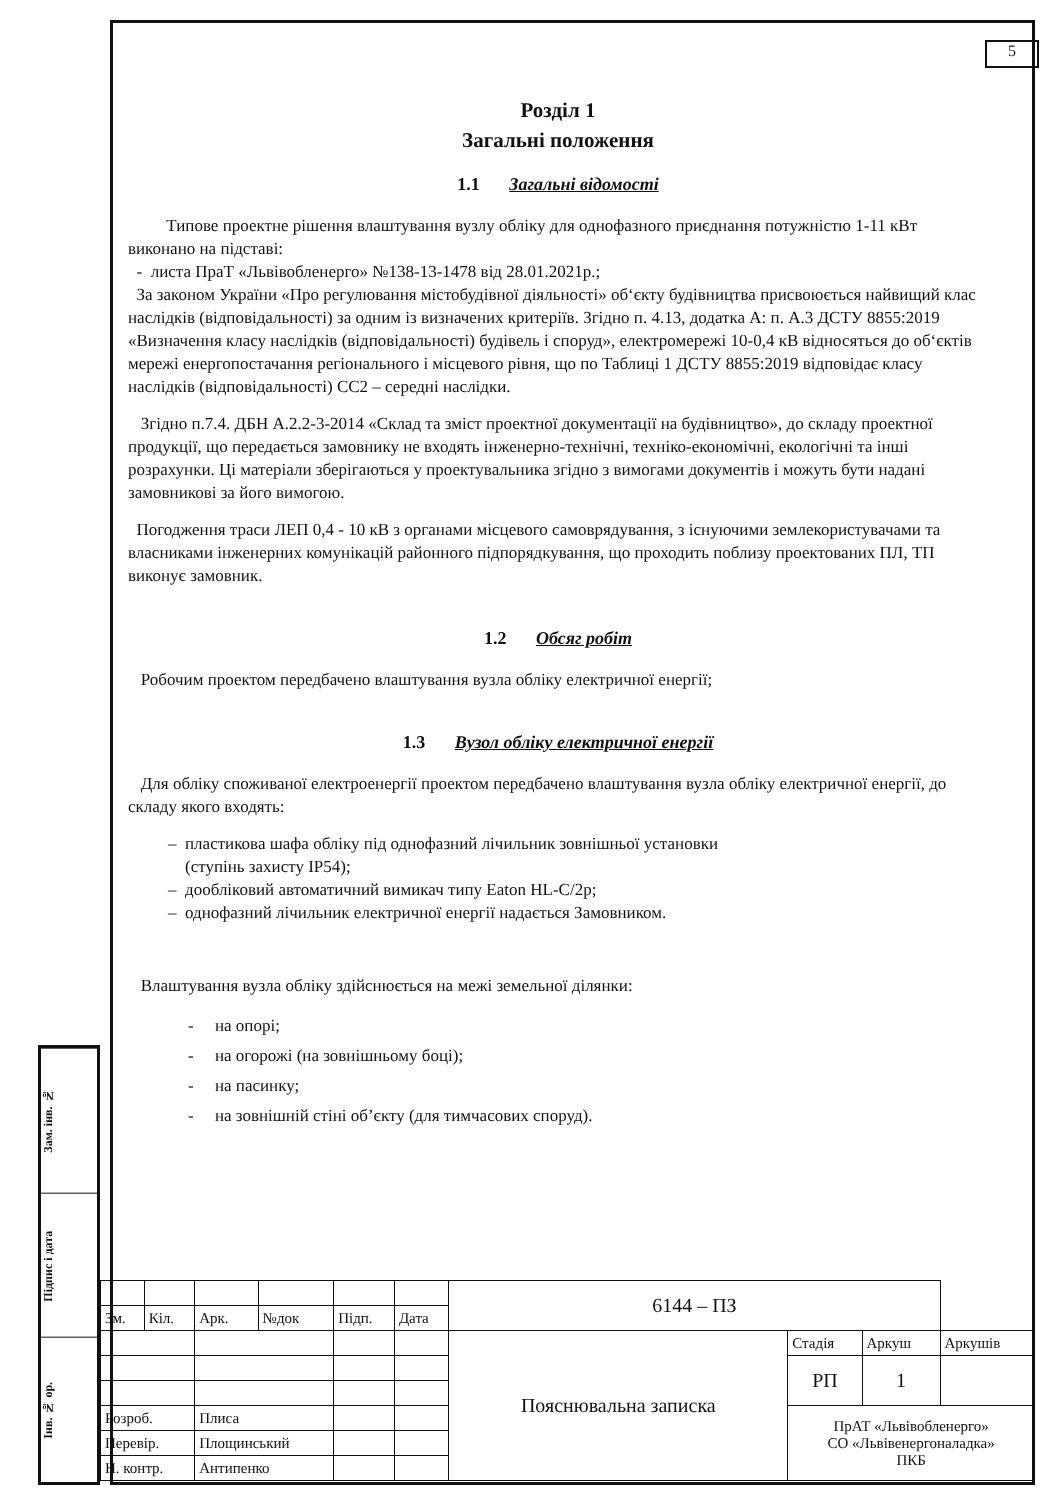5
Розділ 1
Загальні положення
1.1 Загальні відомості
Типове проектне рішення влаштування вузлу обліку для однофазного приєднання потужністю 1-11 кВт виконано на підставі:
- листа ПраТ «Львівобленерго» №138-13-1478 від 28.01.2021р.;
За законом України «Про регулювання містобудівної діяльності» об‘єкту будівництва присвоюється найвищий клас наслідків (відповідальності) за одним із визначених критеріїв. Згідно п. 4.13, додатка А: п. А.3 ДСТУ 8855:2019 «Визначення класу наслідків (відповідальності) будівель і споруд», електромережі 10-0,4 кВ відносяться до об‘єктів мережі енергопостачання регіонального і місцевого рівня, що по Таблиці 1 ДСТУ 8855:2019 відповідає класу наслідків (відповідальності) СС2 – середні наслідки.
Згідно п.7.4. ДБН А.2.2-3-2014 «Склад та зміст проектної документації на будівництво», до складу проектної продукції, що передається замовнику не входять інженерно-технічні, техніко-економічні, екологічні та інші розрахунки. Ці матеріали зберігаються у проектувальника згідно з вимогами документів і можуть бути надані замовникові за його вимогою.
Погодження траси ЛЕП 0,4 - 10 кВ з органами місцевого самоврядування, з існуючими землекористувачами та власниками інженерних комунікацій районного підпорядкування, що проходить поблизу проектованих ПЛ, ТП виконує замовник.
1.2 Обсяг робіт
Робочим проектом передбачено влаштування вузла обліку електричної енергії;
1.3 Вузол обліку електричної енергії
Для обліку споживаної електроенергії проектом передбачено влаштування вузла обліку електричної енергії, до складу якого входять:
– пластикова шафа обліку під однофазний лічильник зовнішньої установки
(ступінь захисту IP54);
– дообліковий автоматичний вимикач типу Eaton HL-C/2p;
– однофазний лічильник електричної енергії надається Замовником.
Влаштування вузла обліку здійснюється на межі земельної ділянки:
- на опорі;
- на огорожі (на зовнішньому боці);
- на пасинку;
- на зовнішній стіні об’єкту (для тимчасових споруд).
Зам. інв. №
Підпис і дата
Інв. № ор.
| | | | | | | 6144 – ПЗ | | | |
| Зм. | Кіл. | Арк. | №док | Підп. | Дата | | | | |
| | | | | | | Пояснювальна записка | Стадія | Аркуш | Аркушів |
| | | | | | | | РП | 1 | |
| Розроб. | | Плиса | | | | | ПрАТ «Львівобленерго» СО «Львівенергоналадка» ПКБ | | |
| Перевір. | | Площинський | | | | | | | |
| Н. контр. | | Антипенко | | | | | | | |